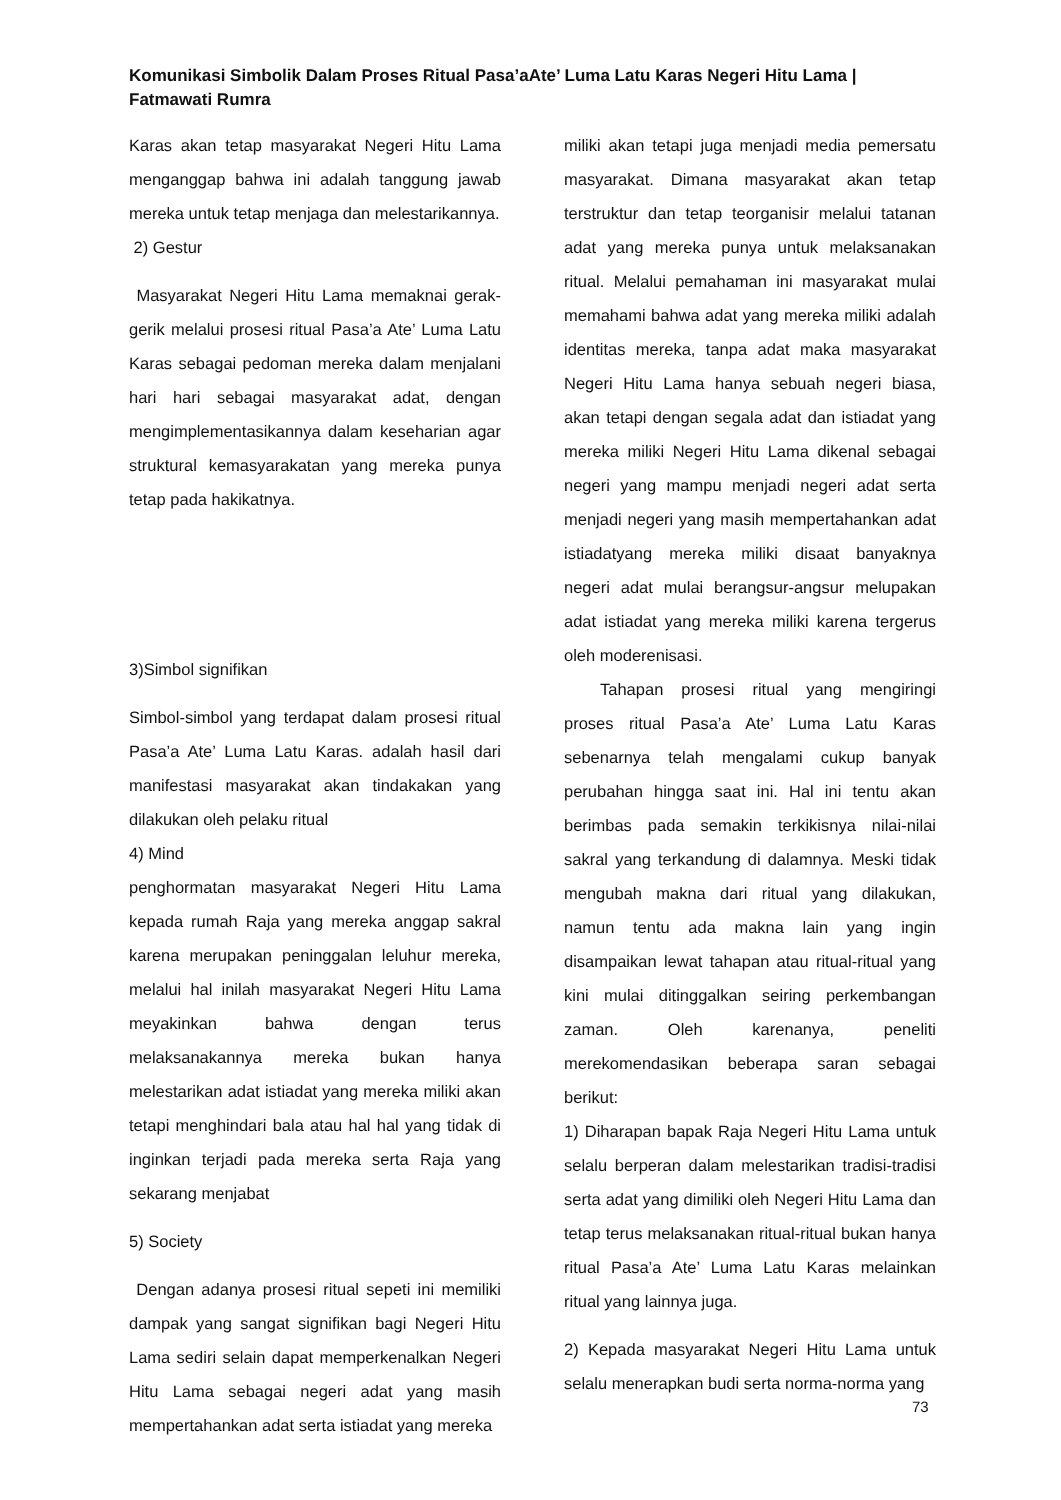Komunikasi Simbolik Dalam Proses Ritual Pasa’aAte’ Luma Latu Karas Negeri Hitu Lama | Fatmawati Rumra
Karas akan tetap masyarakat Negeri Hitu Lama menganggap bahwa ini adalah tanggung jawab mereka untuk tetap menjaga dan melestarikannya.
2) Gestur
Masyarakat Negeri Hitu Lama memaknai gerak-gerik melalui prosesi ritual Pasa’a Ate’ Luma Latu Karas sebagai pedoman mereka dalam menjalani hari hari sebagai masyarakat adat, dengan mengimplementasikannya dalam keseharian agar struktural kemasyarakatan yang mereka punya tetap pada hakikatnya.
3)Simbol signifikan
Simbol-simbol yang terdapat dalam prosesi ritual Pasa’a Ate’ Luma Latu Karas. adalah hasil dari manifestasi masyarakat akan tindakakan yang dilakukan oleh pelaku ritual
4) Mind
penghormatan masyarakat Negeri Hitu Lama kepada rumah Raja yang mereka anggap sakral karena merupakan peninggalan leluhur mereka, melalui hal inilah masyarakat Negeri Hitu Lama meyakinkan bahwa dengan terus melaksanakannya mereka bukan hanya melestarikan adat istiadat yang mereka miliki akan tetapi menghindari bala atau hal hal yang tidak di inginkan terjadi pada mereka serta Raja yang sekarang menjabat
5) Society
Dengan adanya prosesi ritual sepeti ini memiliki dampak yang sangat signifikan bagi Negeri Hitu Lama sediri selain dapat memperkenalkan Negeri Hitu Lama sebagai negeri adat yang masih mempertahankan adat serta istiadat yang mereka
miliki akan tetapi juga menjadi media pemersatu masyarakat. Dimana masyarakat akan tetap terstruktur dan tetap teorganisir melalui tatanan adat yang mereka punya untuk melaksanakan ritual. Melalui pemahaman ini masyarakat mulai memahami bahwa adat yang mereka miliki adalah identitas mereka, tanpa adat maka masyarakat Negeri Hitu Lama hanya sebuah negeri biasa, akan tetapi dengan segala adat dan istiadat yang mereka miliki Negeri Hitu Lama dikenal sebagai negeri yang mampu menjadi negeri adat serta menjadi negeri yang masih mempertahankan adat istiadatyang mereka miliki disaat banyaknya negeri adat mulai berangsur-angsur melupakan adat istiadat yang mereka miliki karena tergerus oleh moderenisasi.
Tahapan prosesi ritual yang mengiringi proses ritual Pasa’a Ate’ Luma Latu Karas sebenarnya telah mengalami cukup banyak perubahan hingga saat ini. Hal ini tentu akan berimbas pada semakin terkikisnya nilai-nilai sakral yang terkandung di dalamnya. Meski tidak mengubah makna dari ritual yang dilakukan, namun tentu ada makna lain yang ingin disampaikan lewat tahapan atau ritual-ritual yang kini mulai ditinggalkan seiring perkembangan zaman. Oleh karenanya, peneliti merekomendasikan beberapa saran sebagai berikut:
1) Diharapan bapak Raja Negeri Hitu Lama untuk selalu berperan dalam melestarikan tradisi-tradisi serta adat yang dimiliki oleh Negeri Hitu Lama dan tetap terus melaksanakan ritual-ritual bukan hanya ritual Pasa’a Ate’ Luma Latu Karas melainkan ritual yang lainnya juga.
2) Kepada masyarakat Negeri Hitu Lama untuk selalu menerapkan budi serta norma-norma yang
73